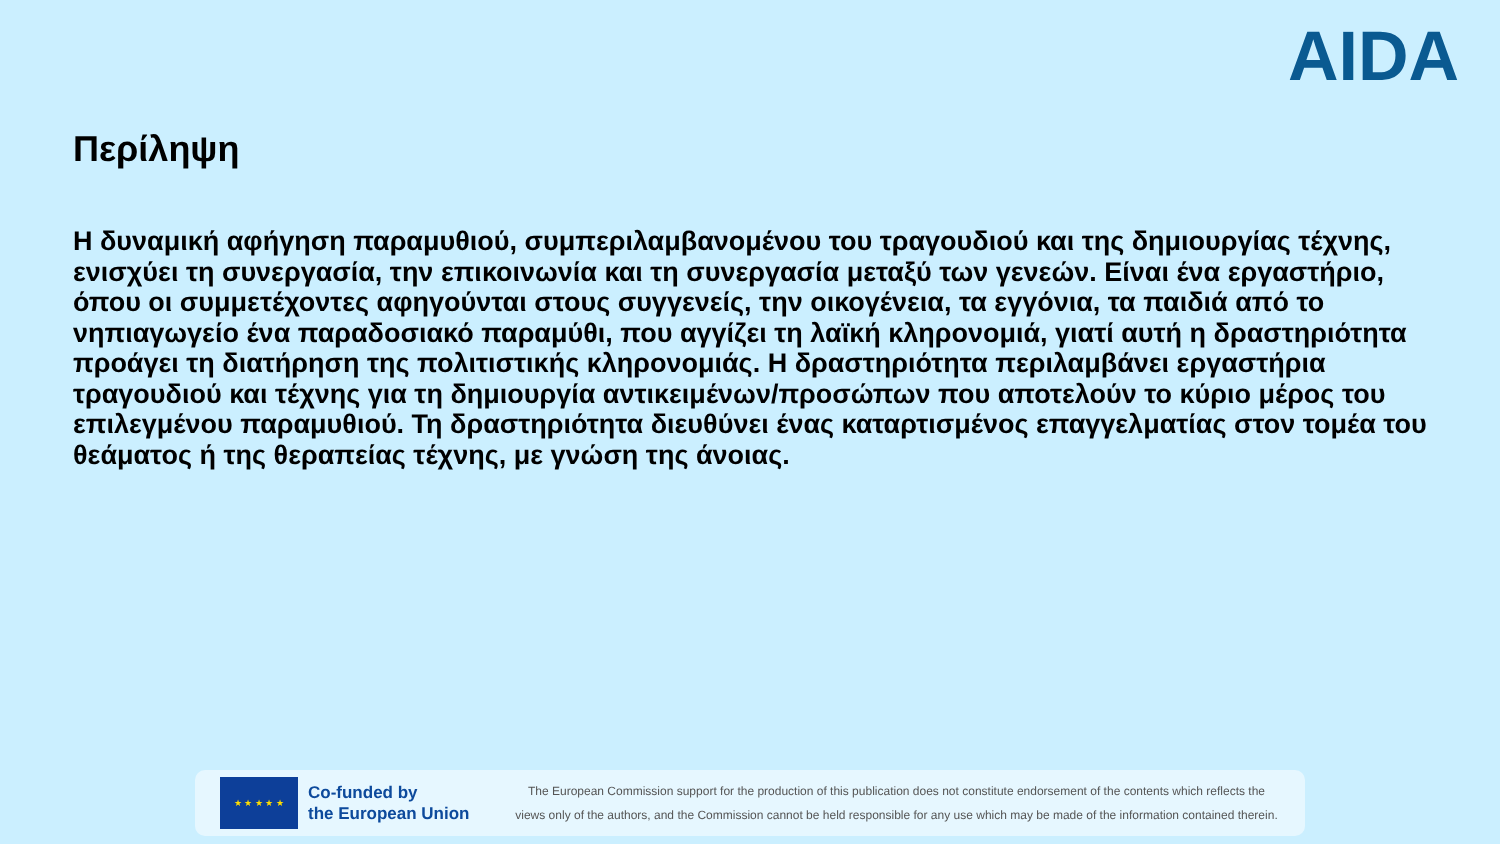AIDA
Περίληψη
Η δυναμική αφήγηση παραμυθιού, συμπεριλαμβανομένου του τραγουδιού και της δημιουργίας τέχνης, ενισχύει τη συνεργασία, την επικοινωνία και τη συνεργασία μεταξύ των γενεών. Είναι ένα εργαστήριο, όπου οι συμμετέχοντες αφηγούνται στους συγγενείς, την οικογένεια, τα εγγόνια, τα παιδιά από το νηπιαγωγείο ένα παραδοσιακό παραμύθι, που αγγίζει τη λαϊκή κληρονομιά, γιατί αυτή η δραστηριότητα προάγει τη διατήρηση της πολιτιστικής κληρονομιάς. Η δραστηριότητα περιλαμβάνει εργαστήρια τραγουδιού και τέχνης για τη δημιουργία αντικειμένων/προσώπων που αποτελούν το κύριο μέρος του επιλεγμένου παραμυθιού. Τη δραστηριότητα διευθύνει ένας καταρτισμένος επαγγελματίας στον τομέα του θεάματος ή της θεραπείας τέχνης, με γνώση της άνοιας.
★ ★ ★ ★ ★
Co-funded by
the European Union
The European Commission support for the production of this publication does not constitute endorsement of the contents which reflects the
views only of the authors, and the Commission cannot be held responsible for any use which may be made of the information contained therein.